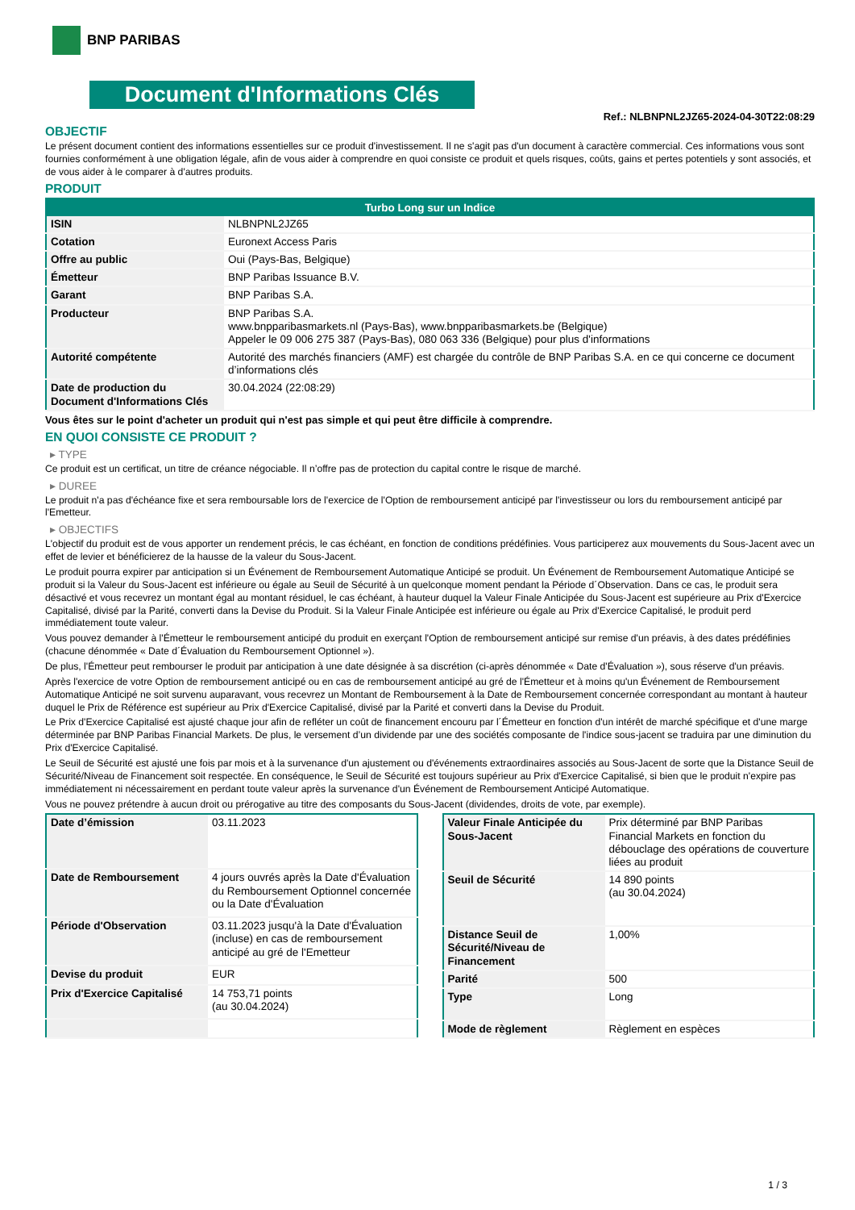BNP PARIBAS
Document d'Informations Clés
Ref.: NLBNPNL2JZ65-2024-04-30T22:08:29
OBJECTIF
Le présent document contient des informations essentielles sur ce produit d'investissement. Il ne s'agit pas d'un document à caractère commercial. Ces informations vous sont fournies conformément à une obligation légale, afin de vous aider à comprendre en quoi consiste ce produit et quels risques, coûts, gains et pertes potentiels y sont associés, et de vous aider à le comparer à d'autres produits.
PRODUIT
| Turbo Long sur un Indice | |
| --- | --- |
| ISIN | NLBNPNL2JZ65 |
| Cotation | Euronext Access Paris |
| Offre au public | Oui (Pays-Bas, Belgique) |
| Émetteur | BNP Paribas Issuance B.V. |
| Garant | BNP Paribas S.A. |
| Producteur | BNP Paribas S.A. www.bnpparibasmarkets.nl (Pays-Bas), www.bnpparibasmarkets.be (Belgique) Appeler le 09 006 275 387 (Pays-Bas), 080 063 336 (Belgique) pour plus d'informations |
| Autorité compétente | Autorité des marchés financiers (AMF) est chargée du contrôle de BNP Paribas S.A. en ce qui concerne ce document d’informations clés |
| Date de production du Document d'Informations Clés | 30.04.2024 (22:08:29) |
Vous êtes sur le point d'acheter un produit qui n'est pas simple et qui peut être difficile à comprendre.
EN QUOI CONSISTE CE PRODUIT ?
▸ TYPE
Ce produit est un certificat, un titre de créance négociable. Il n’offre pas de protection du capital contre le risque de marché.
▸ DUREE
Le produit n'a pas d'échéance fixe et sera remboursable lors de l'exercice de l'Option de remboursement anticipé par l'investisseur ou lors du remboursement anticipé par l'Emetteur.
▸ OBJECTIFS
L'objectif du produit est de vous apporter un rendement précis, le cas échéant, en fonction de conditions prédéfinies. Vous participerez aux mouvements du Sous-Jacent avec un effet de levier et bénéficierez de la hausse de la valeur du Sous-Jacent.
Le produit pourra expirer par anticipation si un Événement de Remboursement Automatique Anticipé se produit. Un Événement de Remboursement Automatique Anticipé se produit si la Valeur du Sous-Jacent est inférieure ou égale au Seuil de Sécurité à un quelconque moment pendant la Période d´Observation. Dans ce cas, le produit sera désactivé et vous recevrez un montant égal au montant résiduel, le cas échéant, à hauteur duquel la Valeur Finale Anticipée du Sous-Jacent est supérieure au Prix d'Exercice Capitalisé, divisé par la Parité, converti dans la Devise du Produit. Si la Valeur Finale Anticipée est inférieure ou égale au Prix d'Exercice Capitalisé, le produit perd immédiatement toute valeur.
Vous pouvez demander à l'Émetteur le remboursement anticipé du produit en exerçant l'Option de remboursement anticipé sur remise d'un préavis, à des dates prédéfinies (chacune dénommée « Date d´Évaluation du Remboursement Optionnel »).
De plus, l'Émetteur peut rembourser le produit par anticipation à une date désignée à sa discrétion (ci-après dénommée « Date d'Évaluation »), sous réserve d'un préavis.
Après l'exercice de votre Option de remboursement anticipé ou en cas de remboursement anticipé au gré de l'Émetteur et à moins qu'un Événement de Remboursement Automatique Anticipé ne soit survenu auparavant, vous recevrez un Montant de Remboursement à la Date de Remboursement concernée correspondant au montant à hauteur duquel le Prix de Référence est supérieur au Prix d'Exercice Capitalisé, divisé par la Parité et converti dans la Devise du Produit.
Le Prix d'Exercice Capitalisé est ajusté chaque jour afin de refléter un coût de financement encouru par l´Émetteur en fonction d'un intérêt de marché spécifique et d'une marge déterminée par BNP Paribas Financial Markets. De plus, le versement d’un dividende par une des sociétés composante de l'indice sous-jacent se traduira par une diminution du Prix d'Exercice Capitalisé.
Le Seuil de Sécurité est ajusté une fois par mois et à la survenance d'un ajustement ou d'événements extraordinaires associés au Sous-Jacent de sorte que la Distance Seuil de Sécurité/Niveau de Financement soit respectée. En conséquence, le Seuil de Sécurité est toujours supérieur au Prix d'Exercice Capitalisé, si bien que le produit n'expire pas immédiatement ni nécessairement en perdant toute valeur après la survenance d'un Événement de Remboursement Anticipé Automatique.
Vous ne pouvez prétendre à aucun droit ou prérogative au titre des composants du Sous-Jacent (dividendes, droits de vote, par exemple).
| Date d’émission | 03.11.2023 |
| Date de Remboursement | 4 jours ouvrés après la Date d'Évaluation du Remboursement Optionnel concernée ou la Date d'Évaluation |
| Période d'Observation | 03.11.2023 jusqu'à la Date d'Évaluation (incluse) en cas de remboursement anticipé au gré de l'Emetteur |
| Devise du produit | EUR |
| Prix d'Exercice Capitalisé | 14 753,71 points (au 30.04.2024) |
| Valeur Finale Anticipée du Sous-Jacent | Prix déterminé par BNP Paribas Financial Markets en fonction du débouclage des opérations de couverture liées au produit |
| Seuil de Sécurité | 14 890 points (au 30.04.2024) |
| Distance Seuil de Sécurité/Niveau de Financement | 1,00% |
| Parité | 500 |
| Type | Long |
| Mode de règlement | Règlement en espèces |
1 / 3